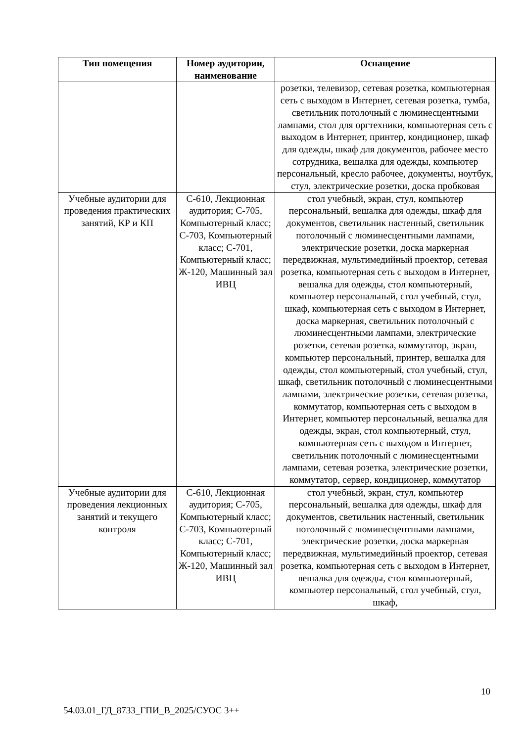| Тип помещения | Номер аудитории, наименование | Оснащение |
| --- | --- | --- |
| | | розетки, телевизор, сетевая розетка, компьютерная сеть с выходом в Интернет, сетевая розетка, тумба, светильник потолочный с люминесцентными лампами, стол для оргтехники, компьютерная сеть с выходом в Интернет, принтер, кондиционер, шкаф для одежды, шкаф для документов, рабочее место сотрудника, вешалка для одежды, компьютер персональный, кресло рабочее, документы, ноутбук, стул, электрические розетки, доска пробковая |
| Учебные аудитории для проведения практических занятий, КР и КП | С-610, Лекционная аудитория; С-705, Компьютерный класс; С-703, Компьютерный класс; С-701, Компьютерный класс; Ж-120, Машинный зал ИВЦ | стол учебный, экран, стул, компьютер персональный, вешалка для одежды, шкаф для документов, светильник настенный, светильник потолочный с люминесцентными лампами, электрические розетки, доска маркерная передвижная, мультимедийный проектор, сетевая розетка, компьютерная сеть с выходом в Интернет, вешалка для одежды, стол компьютерный, компьютер персональный, стол учебный, стул, шкаф, компьютерная сеть с выходом в Интернет, доска маркерная, светильник потолочный с люминесцентными лампами, электрические розетки, сетевая розетка, коммутатор, экран, компьютер персональный, принтер, вешалка для одежды, стол компьютерный, стол учебный, стул, шкаф, светильник потолочный с люминесцентными лампами, электрические розетки, сетевая розетка, коммутатор, компьютерная сеть с выходом в Интернет, компьютер персональный, вешалка для одежды, экран, стол компьютерный, стул, компьютерная сеть с выходом в Интернет, светильник потолочный с люминесцентными лампами, сетевая розетка, электрические розетки, коммутатор, сервер, кондиционер, коммутатор |
| Учебные аудитории для проведения лекционных занятий и текущего контроля | С-610, Лекционная аудитория; С-705, Компьютерный класс; С-703, Компьютерный класс; С-701, Компьютерный класс; Ж-120, Машинный зал ИВЦ | стол учебный, экран, стул, компьютер персональный, вешалка для одежды, шкаф для документов, светильник настенный, светильник потолочный с люминесцентными лампами, электрические розетки, доска маркерная передвижная, мультимедийный проектор, сетевая розетка, компьютерная сеть с выходом в Интернет, вешалка для одежды, стол компьютерный, компьютер персональный, стол учебный, стул, шкаф, |
10
54.03.01_ГД_8733_ГПИ_В_2025/СУОС 3++